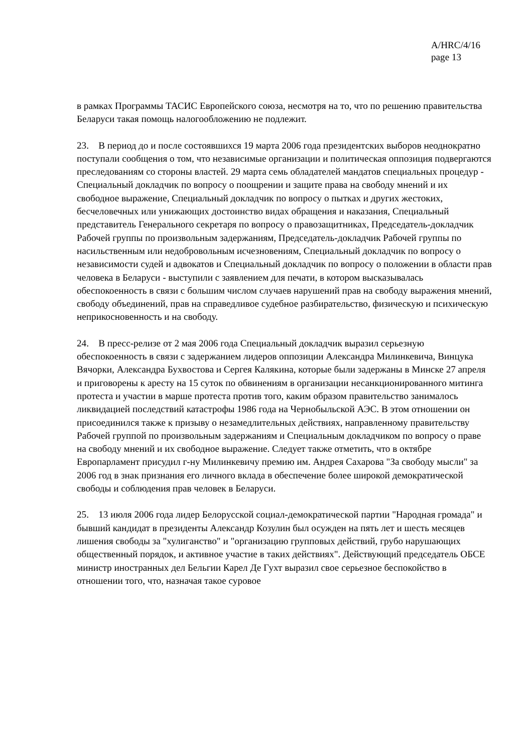A/HRC/4/16
page 13
в рамках Программы ТАСИС Европейского союза, несмотря на то, что по решению правительства Беларуси такая помощь налогообложению не подлежит.
23. В период до и после состоявшихся 19 марта 2006 года президентских выборов неоднократно поступали сообщения о том, что независимые организации и политическая оппозиция подвергаются преследованиям со стороны властей. 29 марта семь обладателей мандатов специальных процедур - Специальный докладчик по вопросу о поощрении и защите права на свободу мнений и их свободное выражение, Специальный докладчик по вопросу о пытках и других жестоких, бесчеловечных или унижающих достоинство видах обращения и наказания, Специальный представитель Генерального секретаря по вопросу о правозащитниках, Председатель-докладчик Рабочей группы по произвольным задержаниям, Председатель-докладчик Рабочей группы по насильственным или недобровольным исчезновениям, Специальный докладчик по вопросу о независимости судей и адвокатов и Специальный докладчик по вопросу о положении в области прав человека в Беларуси - выступили с заявлением для печати, в котором высказывалась обеспокоенность в связи с большим числом случаев нарушений прав на свободу выражения мнений, свободу объединений, прав на справедливое судебное разбирательство, физическую и психическую неприкосновенность и на свободу.
24. В пресс-релизе от 2 мая 2006 года Специальный докладчик выразил серьезную обеспокоенность в связи с задержанием лидеров оппозиции Александра Милинкевича, Винцука Вячорки, Александра Бухвостова и Сергея Калякина, которые были задержаны в Минске 27 апреля и приговорены к аресту на 15 суток по обвинениям в организации несанкционированного митинга протеста и участии в марше протеста против того, каким образом правительство занималось ликвидацией последствий катастрофы 1986 года на Чернобыльской АЭС. В этом отношении он присоединился также к призыву о незамедлительных действиях, направленному правительству Рабочей группой по произвольным задержаниям и Специальным докладчиком по вопросу о праве на свободу мнений и их свободное выражение. Следует также отметить, что в октябре Европарламент присудил г-ну Милинкевичу премию им. Андрея Сахарова "За свободу мысли" за 2006 год в знак признания его личного вклада в обеспечение более широкой демократической свободы и соблюдения прав человек в Беларуси.
25. 13 июля 2006 года лидер Белорусской социал-демократической партии "Народная громада" и бывший кандидат в президенты Александр Козулин был осужден на пять лет и шесть месяцев лишения свободы за "хулиганство" и "организацию групповых действий, грубо нарушающих общественный порядок, и активное участие в таких действиях". Действующий председатель ОБСЕ министр иностранных дел Бельгии Карел Де Гухт выразил свое серьезное беспокойство в отношении того, что, назначая такое суровое